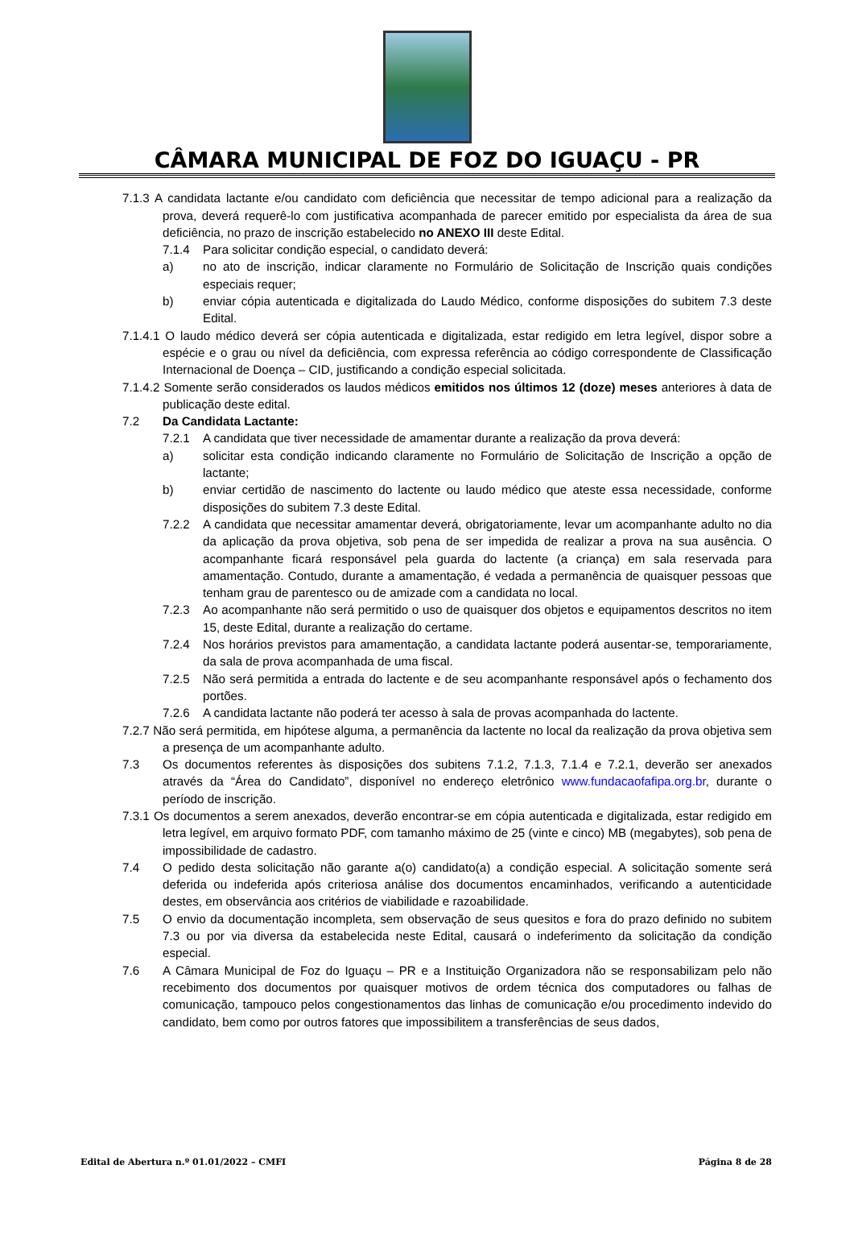CÂMARA MUNICIPAL DE FOZ DO IGUAÇU - PR
7.1.3 A candidata lactante e/ou candidato com deficiência que necessitar de tempo adicional para a realização da prova, deverá requerê-lo com justificativa acompanhada de parecer emitido por especialista da área de sua deficiência, no prazo de inscrição estabelecido no ANEXO III deste Edital.
7.1.4 Para solicitar condição especial, o candidato deverá:
a) no ato de inscrição, indicar claramente no Formulário de Solicitação de Inscrição quais condições especiais requer;
b) enviar cópia autenticada e digitalizada do Laudo Médico, conforme disposições do subitem 7.3 deste Edital.
7.1.4.1 O laudo médico deverá ser cópia autenticada e digitalizada, estar redigido em letra legível, dispor sobre a espécie e o grau ou nível da deficiência, com expressa referência ao código correspondente de Classificação Internacional de Doença – CID, justificando a condição especial solicitada.
7.1.4.2 Somente serão considerados os laudos médicos emitidos nos últimos 12 (doze) meses anteriores à data de publicação deste edital.
7.2 Da Candidata Lactante:
7.2.1 A candidata que tiver necessidade de amamentar durante a realização da prova deverá:
a) solicitar esta condição indicando claramente no Formulário de Solicitação de Inscrição a opção de lactante;
b) enviar certidão de nascimento do lactente ou laudo médico que ateste essa necessidade, conforme disposições do subitem 7.3 deste Edital.
7.2.2 A candidata que necessitar amamentar deverá, obrigatoriamente, levar um acompanhante adulto no dia da aplicação da prova objetiva, sob pena de ser impedida de realizar a prova na sua ausência. O acompanhante ficará responsável pela guarda do lactente (a criança) em sala reservada para amamentação. Contudo, durante a amamentação, é vedada a permanência de quaisquer pessoas que tenham grau de parentesco ou de amizade com a candidata no local.
7.2.3 Ao acompanhante não será permitido o uso de quaisquer dos objetos e equipamentos descritos no item 15, deste Edital, durante a realização do certame.
7.2.4 Nos horários previstos para amamentação, a candidata lactante poderá ausentar-se, temporariamente, da sala de prova acompanhada de uma fiscal.
7.2.5 Não será permitida a entrada do lactente e de seu acompanhante responsável após o fechamento dos portões.
7.2.6 A candidata lactante não poderá ter acesso à sala de provas acompanhada do lactente.
7.2.7 Não será permitida, em hipótese alguma, a permanência da lactente no local da realização da prova objetiva sem a presença de um acompanhante adulto.
7.3 Os documentos referentes às disposições dos subitens 7.1.2, 7.1.3, 7.1.4 e 7.2.1, deverão ser anexados através da “Área do Candidato”, disponível no endereço eletrônico www.fundacaofafipa.org.br, durante o período de inscrição.
7.3.1 Os documentos a serem anexados, deverão encontrar-se em cópia autenticada e digitalizada, estar redigido em letra legível, em arquivo formato PDF, com tamanho máximo de 25 (vinte e cinco) MB (megabytes), sob pena de impossibilidade de cadastro.
7.4 O pedido desta solicitação não garante a(o) candidato(a) a condição especial. A solicitação somente será deferida ou indeferida após criteriosa análise dos documentos encaminhados, verificando a autenticidade destes, em observância aos critérios de viabilidade e razoabilidade.
7.5 O envio da documentação incompleta, sem observação de seus quesitos e fora do prazo definido no subitem 7.3 ou por via diversa da estabelecida neste Edital, causará o indeferimento da solicitação da condição especial.
7.6 A Câmara Municipal de Foz do Iguaçu – PR e a Instituição Organizadora não se responsabilizam pelo não recebimento dos documentos por quaisquer motivos de ordem técnica dos computadores ou falhas de comunicação, tampouco pelos congestionamentos das linhas de comunicação e/ou procedimento indevido do candidato, bem como por outros fatores que impossibilitem a transferências de seus dados,
Edital de Abertura n.º 01.01/2022 – CMFI Página 8 de 28